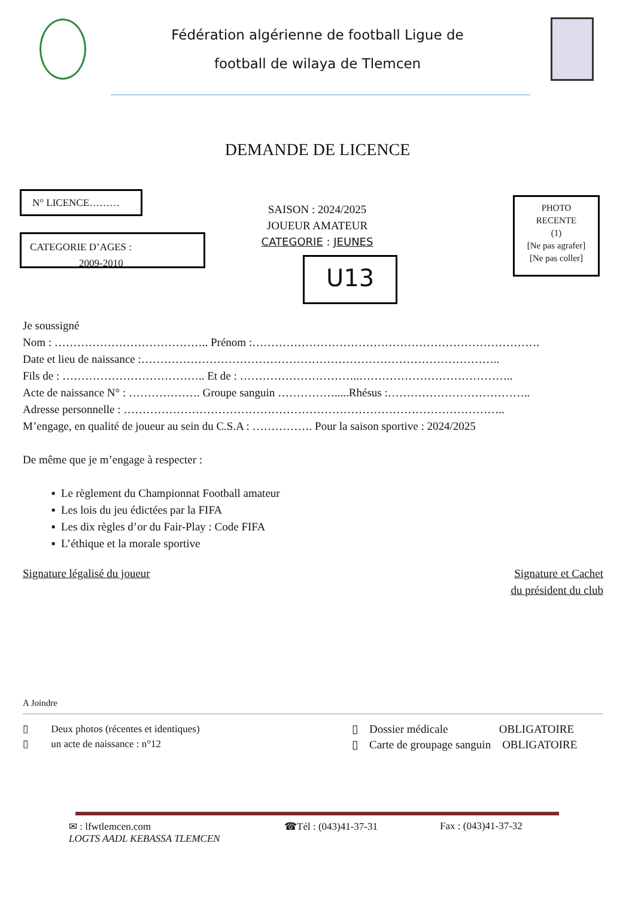Fédération algérienne de football Ligue de
football de wilaya de Tlemcen
DEMANDE DE LICENCE
N° LICENCE………
CATEGORIE D’AGES :
2009-2010
SAISON : 2024/2025
JOUEUR AMATEUR
CATEGORIE : JEUNES
U13
PHOTO
RECENTE
(1)
[Ne pas agrafer]
[Ne pas coller]
Je soussigné
Nom : ………………………………….. Prénom :………………………………………………………………….
Date et lieu de naissance :…………………………………………………………………………………..
Fils de : ……………………………….. Et de : …………………………..…………………………………..
Acte de naissance N° : ………………. Groupe sanguin …………….....Rhésus :………………………………..
Adresse personnelle : ………………………………………………………………………………………..
M’engage, en qualité de joueur au sein du C.S.A : ……………. Pour la saison sportive : 2024/2025
De même que je m’engage à respecter :
Le règlement du Championnat Football amateur
Les lois du jeu édictées par la FIFA
Les dix règles d’or du Fair-Play : Code FIFA
L’éthique et la morale sportive
Signature légalisé du joueur Signature et Cachet
du président du club
A Joindre
▯ Deux photos (récentes et identiques)
▯ un acte de naissance : n°12
▯ Dossier médicale OBLIGATOIRE
▯ Carte de groupage sanguin OBLIGATOIRE
✉ : lfwtlemcen.com
LOGTS AADL KEBASSA TLEMCEN
☎Tél : (043)41-37-31 Fax : (043)41-37-32